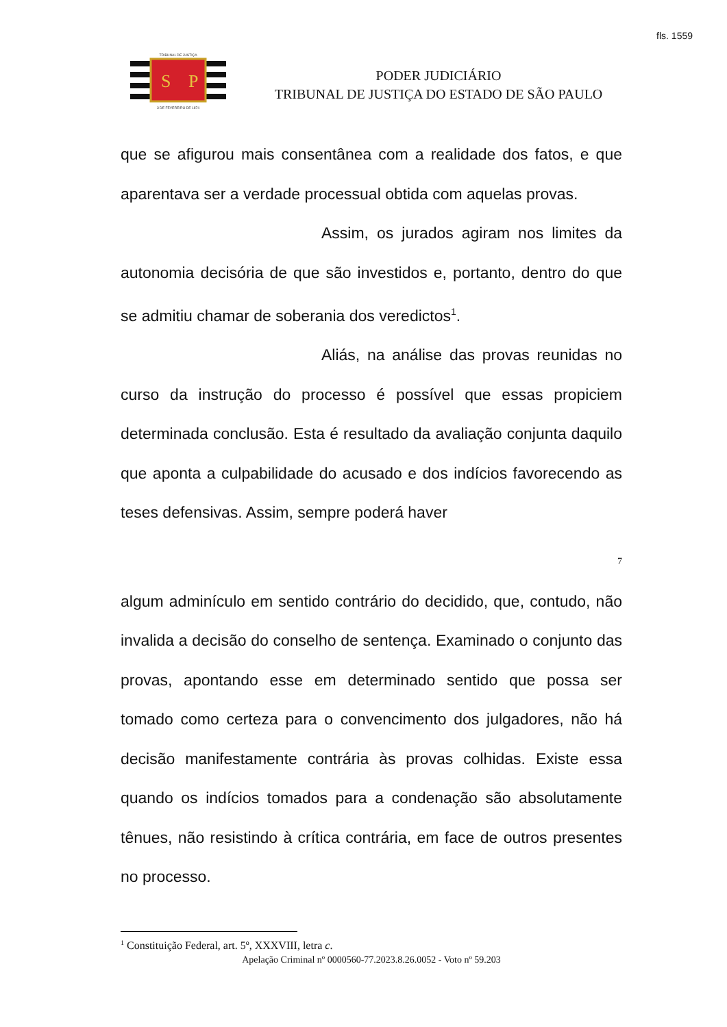fls. 1559
TRIBUNAL DE JUSTIÇA
S
P
3 DE FEVEREIRO DE 1874
PODER JUDICIÁRIO
TRIBUNAL DE JUSTIÇA DO ESTADO DE SÃO PAULO
que se afigurou mais consentânea com a realidade dos fatos, e que aparentava ser a verdade processual obtida com aquelas provas.
Assim, os jurados agiram nos limites da autonomia decisória de que são investidos e, portanto, dentro do que se admitiu chamar de soberania dos veredictos<sup>1</sup>.
Aliás, na análise das provas reunidas no curso da instrução do processo é possível que essas propiciem determinada conclusão. Esta é resultado da avaliação conjunta daquilo que aponta a culpabilidade do acusado e dos indícios favorecendo as teses defensivas. Assim, sempre poderá haver
7
algum adminículo em sentido contrário do decidido, que, contudo, não invalida a decisão do conselho de sentença. Examinado o conjunto das provas, apontando esse em determinado sentido que possa ser tomado como certeza para o convencimento dos julgadores, não há decisão manifestamente contrária às provas colhidas. Existe essa quando os indícios tomados para a condenação são absolutamente tênues, não resistindo à crítica contrária, em face de outros presentes no processo.
<sup>1</sup> Constituição Federal, art. 5º, XXXVIII, letra c.
Apelação Criminal nº 0000560-77.2023.8.26.0052 - Voto nº 59.203